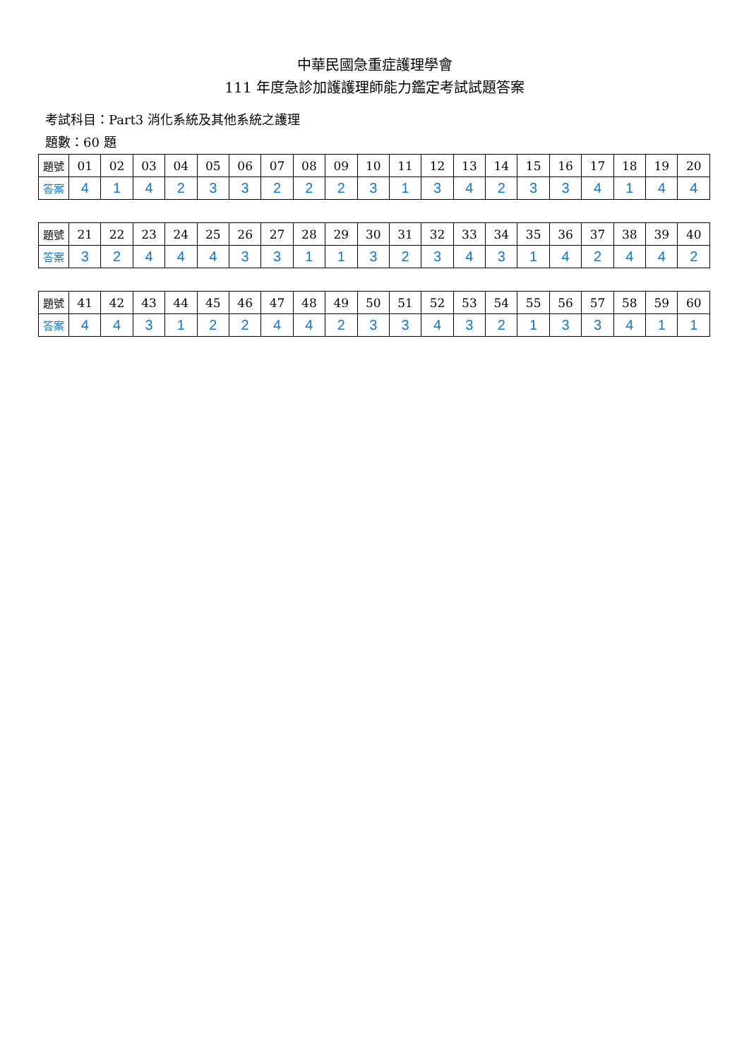中華民國急重症護理學會
111 年度急診加護護理師能力鑑定考試試題答案
考試科目：Part3 消化系統及其他系統之護理
題數：60 題
| 題號 | 01 | 02 | 03 | 04 | 05 | 06 | 07 | 08 | 09 | 10 | 11 | 12 | 13 | 14 | 15 | 16 | 17 | 18 | 19 | 20 |
| 答案 | 4 | 1 | 4 | 2 | 3 | 3 | 2 | 2 | 2 | 3 | 1 | 3 | 4 | 2 | 3 | 3 | 4 | 1 | 4 | 4 |
| 題號 | 21 | 22 | 23 | 24 | 25 | 26 | 27 | 28 | 29 | 30 | 31 | 32 | 33 | 34 | 35 | 36 | 37 | 38 | 39 | 40 |
| 答案 | 3 | 2 | 4 | 4 | 4 | 3 | 3 | 1 | 1 | 3 | 2 | 3 | 4 | 3 | 1 | 4 | 2 | 4 | 4 | 2 |
| 題號 | 41 | 42 | 43 | 44 | 45 | 46 | 47 | 48 | 49 | 50 | 51 | 52 | 53 | 54 | 55 | 56 | 57 | 58 | 59 | 60 |
| 答案 | 4 | 4 | 3 | 1 | 2 | 2 | 4 | 4 | 2 | 3 | 3 | 4 | 3 | 2 | 1 | 3 | 3 | 4 | 1 | 1 |